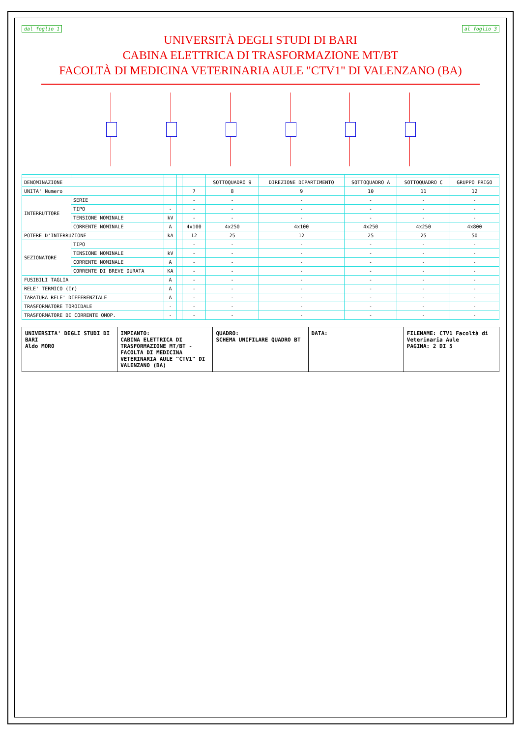dal foglio 1 al foglio 3
UNIVERSITÀ DEGLI STUDI DI BARI
CABINA ELETTRICA DI TRASFORMAZIONE MT/BT
FACOLTÀ DI MEDICINA VETERINARIA AULE "CTV1" DI VALENZANO (BA)
| DENOMINAZIONE | | | | | SOTTOQUADRO 9 | DIREZIONE DIPARTIMENTO | SOTTOQUADRO A | SOTTOQUADRO C | GRUPPO FRIGO |
| UNITA' Numero | | | | 7 | 8 | 9 | 10 | 11 | 12 |
| INTERRUTTORE | SERIE | | | - | - | - | - | - | - |
| | TIPO | - | | - | - | - | - | - | - |
| | TENSIONE NOMINALE | kV | | - | - | - | - | - | - |
| | CORRENTE NOMINALE | A | | 4x100 | 4x250 | 4x100 | 4x250 | 4x250 | 4x800 |
| POTERE D'INTERRUZIONE | | kA | | 12 | 25 | 12 | 25 | 25 | 50 |
| SEZIONATORE | TIPO | | | - | - | - | - | - | - |
| | TENSIONE NOMINALE | kV | | - | - | - | - | - | - |
| | CORRENTE NOMINALE | A | | - | - | - | - | - | - |
| | CORRENTE DI BREVE DURATA | KA | | - | - | - | - | - | - |
| FUSIBILI TAGLIA | | A | | - | - | - | - | - | - |
| RELE' TERMICO (Ir) | | A | | - | - | - | - | - | - |
| TARATURA RELE' DIFFERENZIALE | | A | | - | - | - | - | - | - |
| TRASFORMATORE TOROIDALE | | - | | - | - | - | - | - | - |
| TRASFORMATORE DI CORRENTE OMOP. | | - | | - | - | - | - | - | - |
UNIVERSITA' DEGLI STUDI DI BARI
Aldo MORO
IMPIANTO:
CABINA ELETTRICA DI TRASFORMAZIONE MT/BT - FACOLTA DI MEDICINA VETERINARIA AULE "CTV1" DI VALENZANO (BA)
QUADRO:
SCHEMA UNIFILARE QUADRO BT
DATA: FILENAME: CTV1 Facoltà di Veterinaria Aule
PAGINA: 2 DI 5